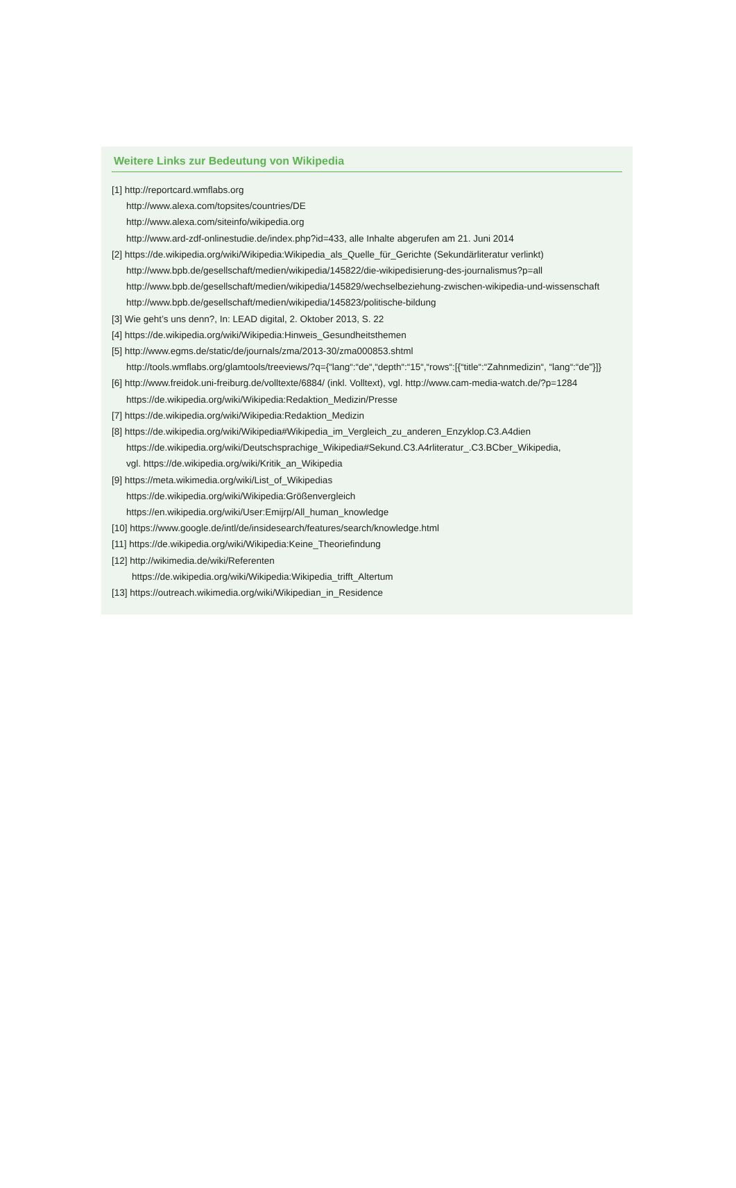Weitere Links zur Bedeutung von Wikipedia
[1] http://reportcard.wmflabs.org
http://www.alexa.com/topsites/countries/DE
http://www.alexa.com/siteinfo/wikipedia.org
http://www.ard-zdf-onlinestudie.de/index.php?id=433, alle Inhalte abgerufen am 21. Juni 2014
[2] https://de.wikipedia.org/wiki/Wikipedia:Wikipedia_als_Quelle_für_Gerichte (Sekundärliteratur verlinkt)
http://www.bpb.de/gesellschaft/medien/wikipedia/145822/die-wikipedisierung-des-journalismus?p=all
http://www.bpb.de/gesellschaft/medien/wikipedia/145829/wechselbeziehung-zwischen-wikipedia-und-wissenschaft
http://www.bpb.de/gesellschaft/medien/wikipedia/145823/politische-bildung
[3] Wie geht’s uns denn?, In: LEAD digital, 2. Oktober 2013, S. 22
[4] https://de.wikipedia.org/wiki/Wikipedia:Hinweis_Gesundheitsthemen
[5] http://www.egms.de/static/de/journals/zma/2013-30/zma000853.shtml
http://tools.wmflabs.org/glamtools/treeviews/?q={“lang“:“de“,“depth“:“15“,“rows“:[{“title“:“Zahnmedizin“, “lang“:“de"}]}
[6] http://www.freidok.uni-freiburg.de/volltexte/6884/ (inkl. Volltext), vgl. http://www.cam-media-watch.de/?p=1284
https://de.wikipedia.org/wiki/Wikipedia:Redaktion_Medizin/Presse
[7] https://de.wikipedia.org/wiki/Wikipedia:Redaktion_Medizin
[8] https://de.wikipedia.org/wiki/Wikipedia#Wikipedia_im_Vergleich_zu_anderen_Enzyklop.C3.A4dien
https://de.wikipedia.org/wiki/Deutschsprachige_Wikipedia#Sekund.C3.A4rliteratur_.C3.BCber_Wikipedia,
vgl. https://de.wikipedia.org/wiki/Kritik_an_Wikipedia
[9] https://meta.wikimedia.org/wiki/List_of_Wikipedias
https://de.wikipedia.org/wiki/Wikipedia:Größenvergleich
https://en.wikipedia.org/wiki/User:Emijrp/All_human_knowledge
[10] https://www.google.de/intl/de/insidesearch/features/search/knowledge.html
[11] https://de.wikipedia.org/wiki/Wikipedia:Keine_Theoriefindung
[12] http://wikimedia.de/wiki/Referenten
https://de.wikipedia.org/wiki/Wikipedia:Wikipedia_trifft_Altertum
[13] https://outreach.wikimedia.org/wiki/Wikipedian_in_Residence